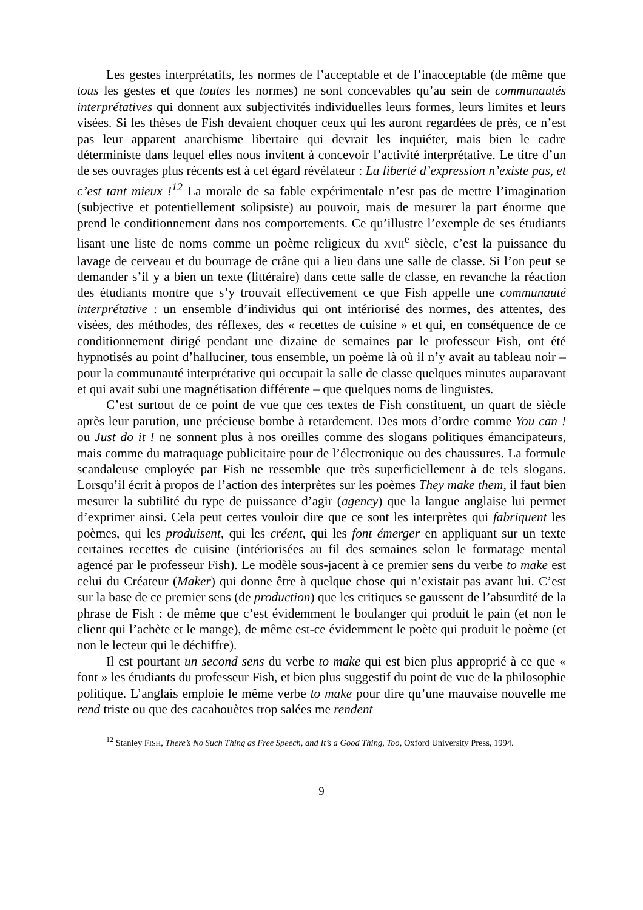Les gestes interprétatifs, les normes de l’acceptable et de l’inacceptable (de même que tous les gestes et que toutes les normes) ne sont concevables qu’au sein de communautés interprétatives qui donnent aux subjectivités individuelles leurs formes, leurs limites et leurs visées. Si les thèses de Fish devaient choquer ceux qui les auront regardées de près, ce n’est pas leur apparent anarchisme libertaire qui devrait les inquiéter, mais bien le cadre déterministe dans lequel elles nous invitent à concevoir l’activité interprétative. Le titre d’un de ses ouvrages plus récents est à cet égard révélateur : La liberté d’expression n’existe pas, et c’est tant mieux !<sup>12</sup> La morale de sa fable expérimentale n’est pas de mettre l’imagination (subjective et potentiellement solipsiste) au pouvoir, mais de mesurer la part énorme que prend le conditionnement dans nos comportements. Ce qu’illustre l’exemple de ses étudiants lisant une liste de noms comme un poème religieux du XVII<sup>e</sup> siècle, c’est la puissance du lavage de cerveau et du bourrage de crâne qui a lieu dans une salle de classe. Si l’on peut se demander s’il y a bien un texte (littéraire) dans cette salle de classe, en revanche la réaction des étudiants montre que s’y trouvait effectivement ce que Fish appelle une communauté interprétative : un ensemble d’individus qui ont intériorisé des normes, des attentes, des visées, des méthodes, des réflexes, des « recettes de cuisine » et qui, en conséquence de ce conditionnement dirigé pendant une dizaine de semaines par le professeur Fish, ont été hypnotisés au point d’halluciner, tous ensemble, un poème là où il n’y avait au tableau noir – pour la communauté interprétative qui occupait la salle de classe quelques minutes auparavant et qui avait subi une magnétisation différente – que quelques noms de linguistes.
C’est surtout de ce point de vue que ces textes de Fish constituent, un quart de siècle après leur parution, une précieuse bombe à retardement. Des mots d’ordre comme You can ! ou Just do it ! ne sonnent plus à nos oreilles comme des slogans politiques émancipateurs, mais comme du matraquage publicitaire pour de l’électronique ou des chaussures. La formule scandaleuse employée par Fish ne ressemble que très superficiellement à de tels slogans. Lorsqu’il écrit à propos de l’action des interprètes sur les poèmes They make them, il faut bien mesurer la subtilité du type de puissance d’agir (agency) que la langue anglaise lui permet d’exprimer ainsi. Cela peut certes vouloir dire que ce sont les interprètes qui fabriquent les poèmes, qui les produisent, qui les créent, qui les font émerger en appliquant sur un texte certaines recettes de cuisine (intériorisées au fil des semaines selon le formatage mental agencé par le professeur Fish). Le modèle sous-jacent à ce premier sens du verbe to make est celui du Créateur (Maker) qui donne être à quelque chose qui n’existait pas avant lui. C’est sur la base de ce premier sens (de production) que les critiques se gaussent de l’absurdité de la phrase de Fish : de même que c’est évidemment le boulanger qui produit le pain (et non le client qui l’achète et le mange), de même est-ce évidemment le poète qui produit le poème (et non le lecteur qui le déchiffre).
Il est pourtant un second sens du verbe to make qui est bien plus approprié à ce que « font » les étudiants du professeur Fish, et bien plus suggestif du point de vue de la philosophie politique. L’anglais emploie le même verbe to make pour dire qu’une mauvaise nouvelle me rend triste ou que des cacahouètes trop salées me rendent
<sup>12</sup> Stanley FISH, There’s No Such Thing as Free Speech, and It’s a Good Thing, Too, Oxford University Press, 1994.
9